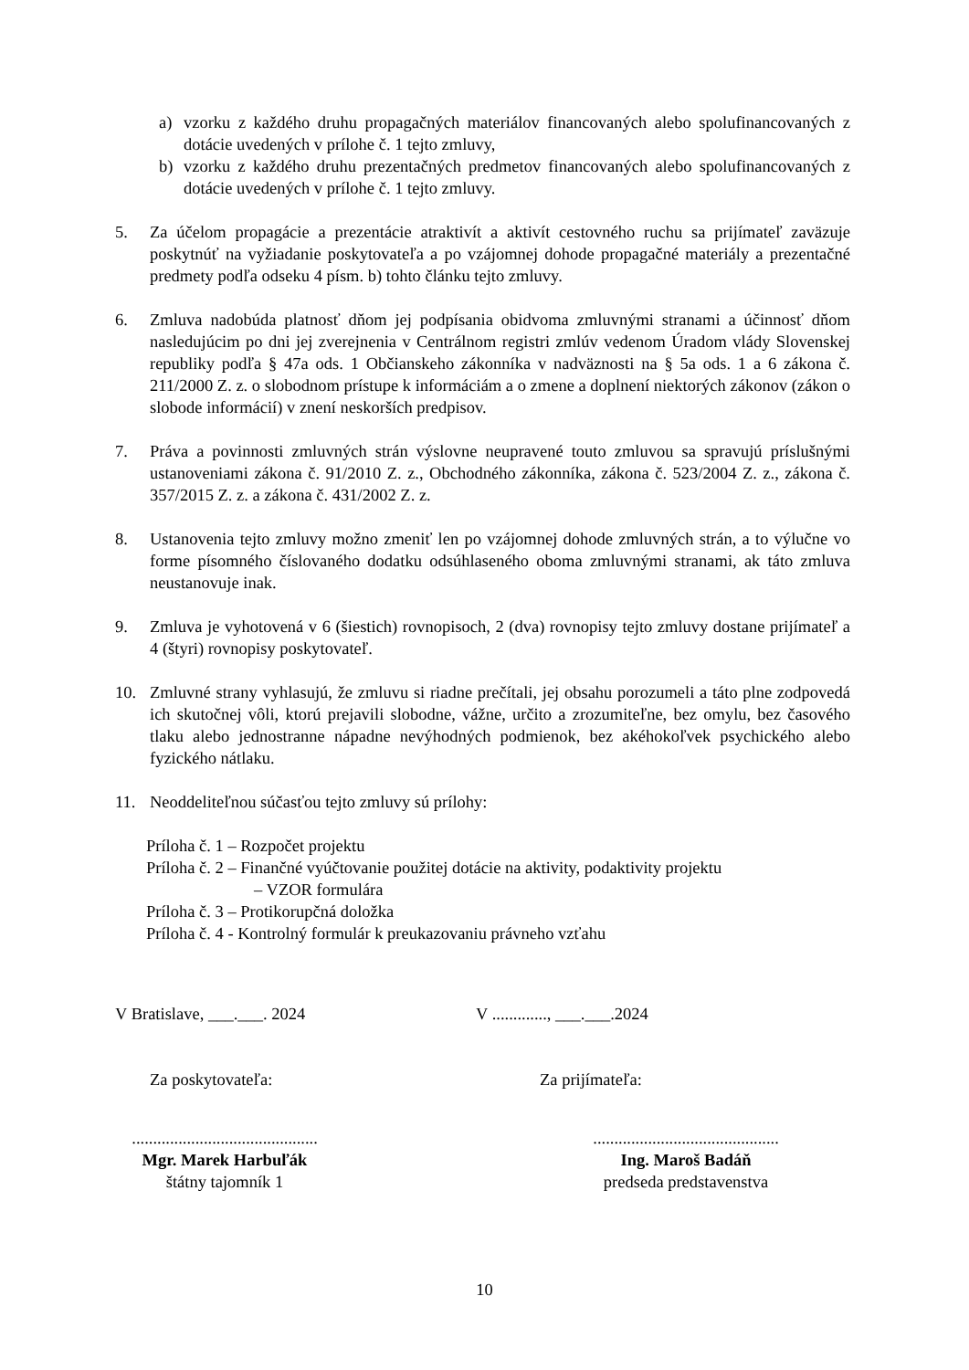a) vzorku z každého druhu propagačných materiálov financovaných alebo spolufinancovaných z dotácie uvedených v prílohe č. 1 tejto zmluvy,
b) vzorku z každého druhu prezentačných predmetov financovaných alebo spolufinancovaných z dotácie uvedených v prílohe č. 1 tejto zmluvy.
5. Za účelom propagácie a prezentácie atraktivít a aktivít cestovného ruchu sa prijímateľ zaväzuje poskytnúť na vyžiadanie poskytovateľa a po vzájomnej dohode propagačné materiály a prezentačné predmety podľa odseku 4 písm. b) tohto článku tejto zmluvy.
6. Zmluva nadobúda platnosť dňom jej podpísania obidvoma zmluvnými stranami a účinnosť dňom nasledujúcim po dni jej zverejnenia v Centrálnom registri zmlúv vedenom Úradom vlády Slovenskej republiky podľa § 47a ods. 1 Občianskeho zákonníka v nadväznosti na § 5a ods. 1 a 6 zákona č. 211/2000 Z. z. o slobodnom prístupe k informáciám a o zmene a doplnení niektorých zákonov (zákon o slobode informácií) v znení neskorších predpisov.
7. Práva a povinnosti zmluvných strán výslovne neupravené touto zmluvou sa spravujú príslušnými ustanoveniami zákona č. 91/2010 Z. z., Obchodného zákonníka, zákona č. 523/2004 Z. z., zákona č. 357/2015 Z. z. a zákona č. 431/2002 Z. z.
8. Ustanovenia tejto zmluvy možno zmeniť len po vzájomnej dohode zmluvných strán, a to výlučne vo forme písomného číslovaného dodatku odsúhlaseného oboma zmluvnými stranami, ak táto zmluva neustanovuje inak.
9. Zmluva je vyhotovená v 6 (šiestich) rovnopisoch, 2 (dva) rovnopisy tejto zmluvy dostane prijímateľ a 4 (štyri) rovnopisy poskytovateľ.
10. Zmluvné strany vyhlasujú, že zmluvu si riadne prečítali, jej obsahu porozumeli a táto plne zodpovedá ich skutočnej vôli, ktorú prejavili slobodne, vážne, určito a zrozumiteľne, bez omylu, bez časového tlaku alebo jednostranne nápadne nevýhodných podmienok, bez akéhokoľvek psychického alebo fyzického nátlaku.
11. Neoddeliteľnou súčasťou tejto zmluvy sú prílohy:
Príloha č. 1 – Rozpočet projektu
Príloha č. 2 – Finančné vyúčtovanie použitej dotácie na aktivity, podaktivity projektu
– VZOR formulára
Príloha č. 3 – Protikorupčná doložka
Príloha č. 4 - Kontrolný formulár k preukazovaniu právneho vzťahu
V Bratislave, ___.___. 2024 V ............., ___.___.2024
Za poskytovateľa: Za prijímateľa:
............................................
Mgr. Marek Harbuľák
štátny tajomník 1
............................................
Ing. Maroš Badáň
predseda predstavenstva
10